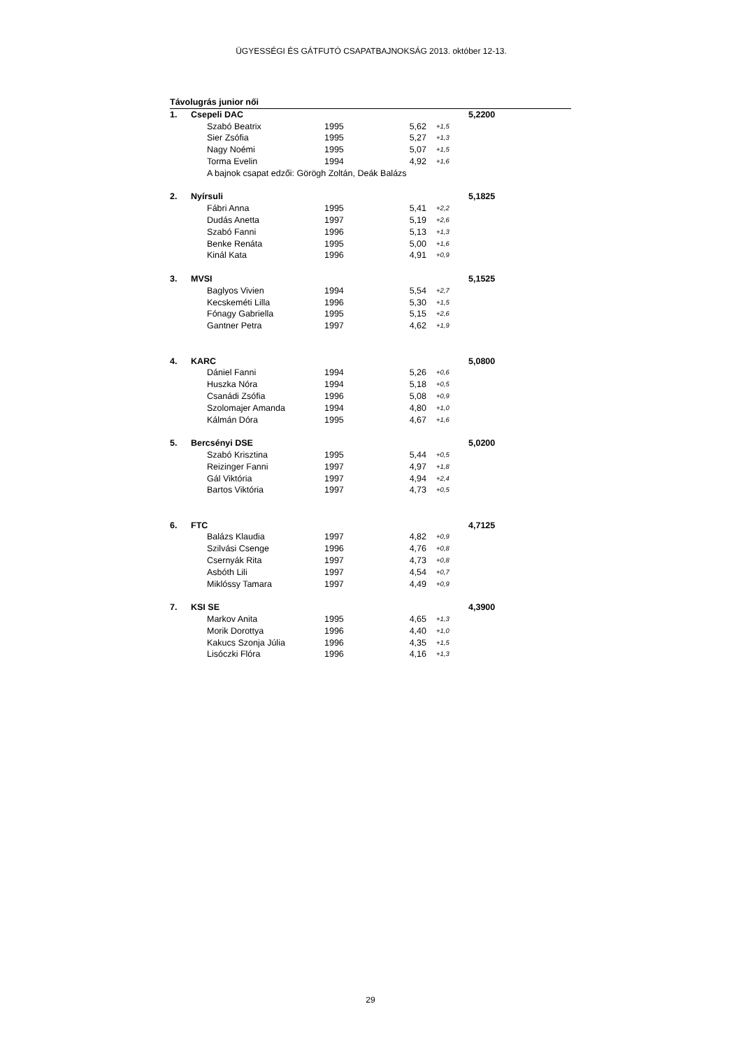ÜGYESSÉGI ÉS GÁTFUTÓ CSAPATBAJNOKSÁG 2013. október 12-13.
| Távolugrás junior női | | | | | | |
| 1. | Csepeli DAC | | | | | 5,2200 |
| | | Szabó Beatrix | 1995 | 5,62 | +1,5 | |
| | | Sier Zsófia | 1995 | 5,27 | +1,3 | |
| | | Nagy Noémi | 1995 | 5,07 | +1,5 | |
| | | Torma Evelin | 1994 | 4,92 | +1,6 | |
| | | A bajnok csapat edzői: Görögh Zoltán, Deák Balázs | | | | |
| 2. | Nyírsuli | | | | | 5,1825 |
| | | Fábri Anna | 1995 | 5,41 | +2,2 | |
| | | Dudás Anetta | 1997 | 5,19 | +2,6 | |
| | | Szabó Fanni | 1996 | 5,13 | +1,3 | |
| | | Benke Renáta | 1995 | 5,00 | +1,6 | |
| | | Kinál Kata | 1996 | 4,91 | +0,9 | |
| 3. | MVSI | | | | | 5,1525 |
| | | Baglyos Vivien | 1994 | 5,54 | +2,7 | |
| | | Kecskeméti Lilla | 1996 | 5,30 | +1,5 | |
| | | Fónagy Gabriella | 1995 | 5,15 | +2,6 | |
| | | Gantner Petra | 1997 | 4,62 | +1,9 | |
| 4. | KARC | | | | | 5,0800 |
| | | Dániel Fanni | 1994 | 5,26 | +0,6 | |
| | | Huszka Nóra | 1994 | 5,18 | +0,5 | |
| | | Csanádi Zsófia | 1996 | 5,08 | +0,9 | |
| | | Szolomajer Amanda | 1994 | 4,80 | +1,0 | |
| | | Kálmán Dóra | 1995 | 4,67 | +1,6 | |
| 5. | Bercsényi DSE | | | | | 5,0200 |
| | | Szabó Krisztina | 1995 | 5,44 | +0,5 | |
| | | Reizinger Fanni | 1997 | 4,97 | +1,8 | |
| | | Gál Viktória | 1997 | 4,94 | +2,4 | |
| | | Bartos Viktória | 1997 | 4,73 | +0,5 | |
| 6. | FTC | | | | | 4,7125 |
| | | Balázs Klaudia | 1997 | 4,82 | +0,9 | |
| | | Szilvási Csenge | 1996 | 4,76 | +0,8 | |
| | | Csernyák Rita | 1997 | 4,73 | +0,8 | |
| | | Asbóth Lili | 1997 | 4,54 | +0,7 | |
| | | Miklóssy Tamara | 1997 | 4,49 | +0,9 | |
| 7. | KSI SE | | | | | 4,3900 |
| | | Markov Anita | 1995 | 4,65 | +1,3 | |
| | | Morik Dorottya | 1996 | 4,40 | +1,0 | |
| | | Kakucs Szonja Júlia | 1996 | 4,35 | +1,5 | |
| | | Lisóczki Flóra | 1996 | 4,16 | +1,3 | |
29